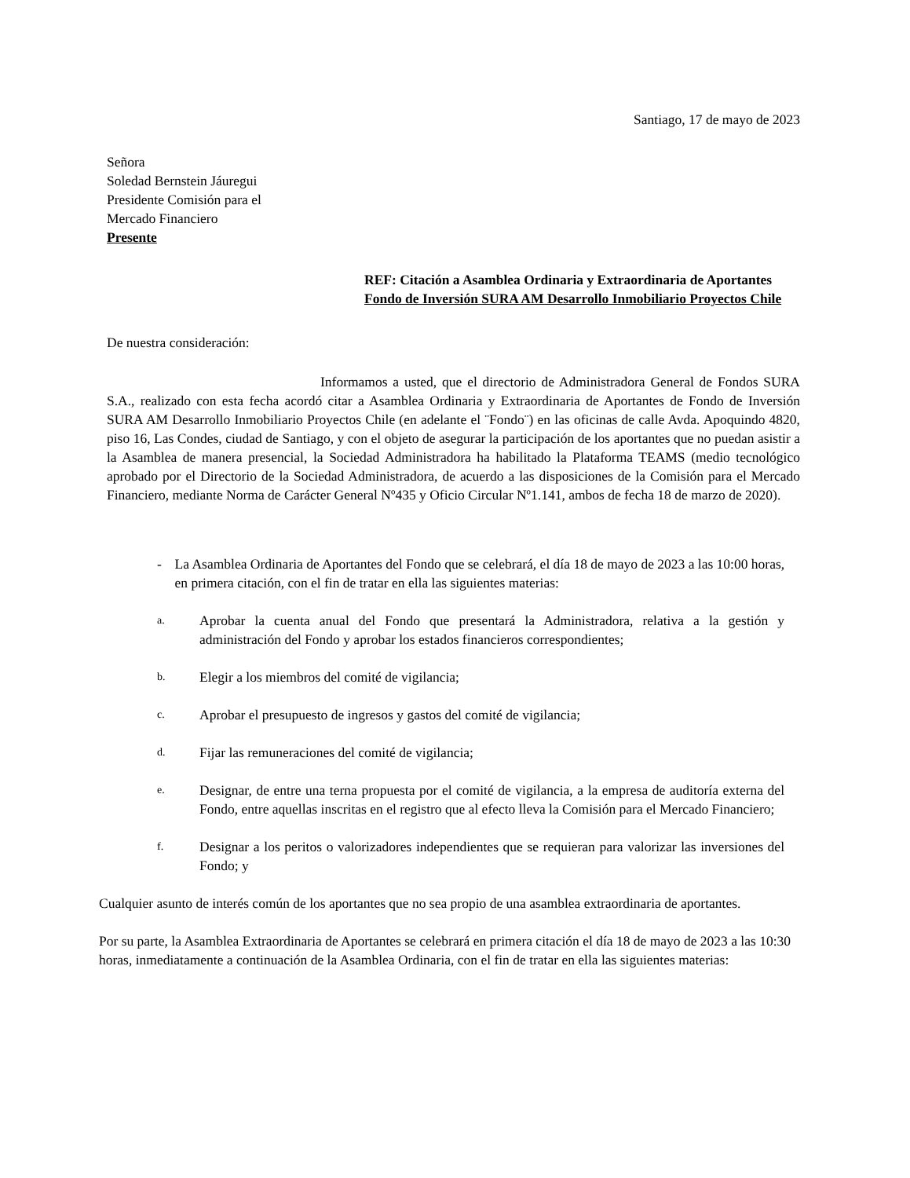Santiago, 17 de mayo de 2023
Señora
Soledad Bernstein Jáuregui
Presidente Comisión para el
Mercado Financiero
Presente
REF: Citación a Asamblea Ordinaria y Extraordinaria de Aportantes Fondo de Inversión SURA AM Desarrollo Inmobiliario Proyectos Chile
De nuestra consideración:
Informamos a usted, que el directorio de Administradora General de Fondos SURA S.A., realizado con esta fecha acordó citar a Asamblea Ordinaria y Extraordinaria de Aportantes de Fondo de Inversión SURA AM Desarrollo Inmobiliario Proyectos Chile (en adelante el ¨Fondo¨) en las oficinas de calle Avda. Apoquindo 4820, piso 16, Las Condes, ciudad de Santiago, y con el objeto de asegurar la participación de los aportantes que no puedan asistir a la Asamblea de manera presencial, la Sociedad Administradora ha habilitado la Plataforma TEAMS (medio tecnológico aprobado por el Directorio de la Sociedad Administradora, de acuerdo a las disposiciones de la Comisión para el Mercado Financiero, mediante Norma de Carácter General Nº435 y Oficio Circular Nº1.141, ambos de fecha 18 de marzo de 2020).
- La Asamblea Ordinaria de Aportantes del Fondo que se celebrará, el día 18 de mayo de 2023 a las 10:00 horas, en primera citación, con el fin de tratar en ella las siguientes materias:
a. Aprobar la cuenta anual del Fondo que presentará la Administradora, relativa a la gestión y administración del Fondo y aprobar los estados financieros correspondientes;
b. Elegir a los miembros del comité de vigilancia;
c. Aprobar el presupuesto de ingresos y gastos del comité de vigilancia;
d. Fijar las remuneraciones del comité de vigilancia;
e. Designar, de entre una terna propuesta por el comité de vigilancia, a la empresa de auditoría externa del Fondo, entre aquellas inscritas en el registro que al efecto lleva la Comisión para el Mercado Financiero;
f. Designar a los peritos o valorizadores independientes que se requieran para valorizar las inversiones del Fondo; y
Cualquier asunto de interés común de los aportantes que no sea propio de una asamblea extraordinaria de aportantes.
Por su parte, la Asamblea Extraordinaria de Aportantes se celebrará en primera citación el día 18 de mayo de 2023 a las 10:30 horas, inmediatamente a continuación de la Asamblea Ordinaria, con el fin de tratar en ella las siguientes materias: